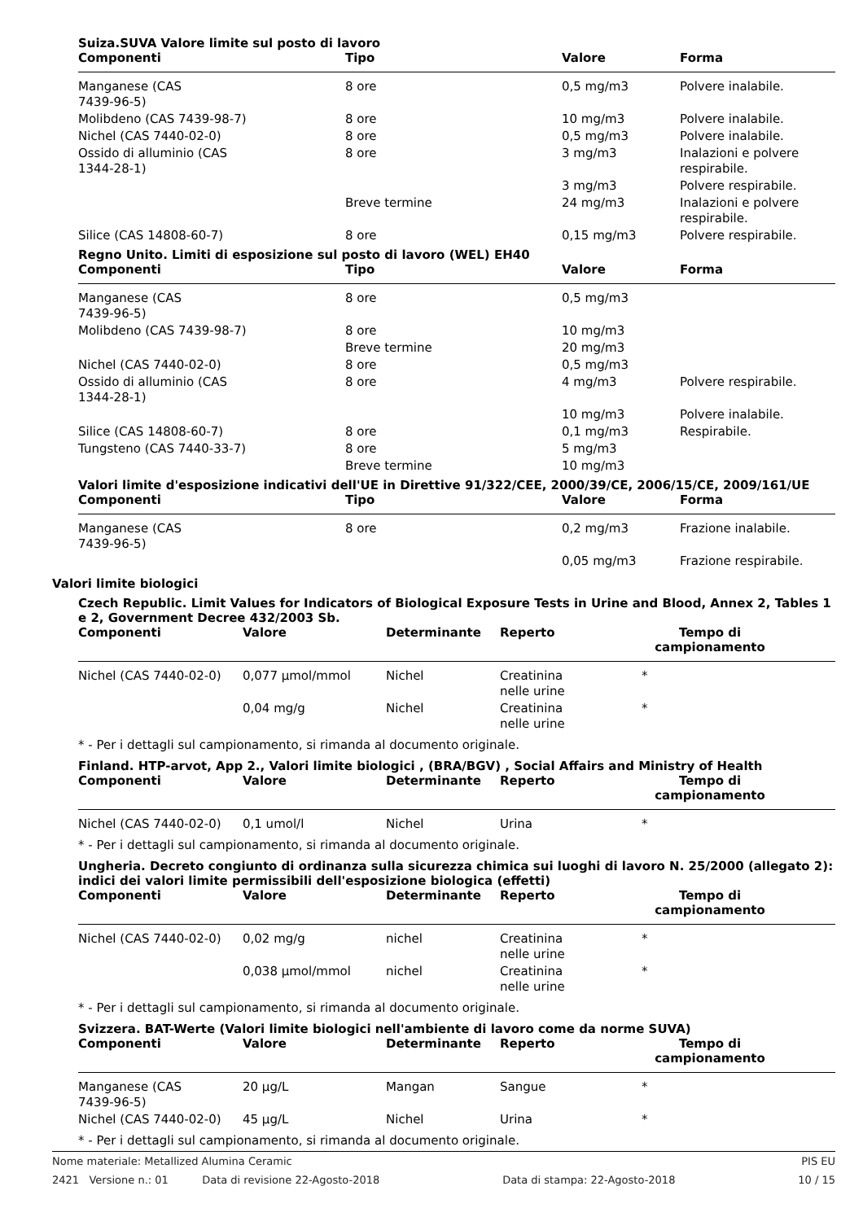Suiza.SUVA Valore limite sul posto di lavoro
| Componenti | Tipo | Valore | Forma |
| --- | --- | --- | --- |
| Manganese (CAS 7439-96-5) | 8 ore | 0,5 mg/m3 | Polvere inalabile. |
| Molibdeno (CAS 7439-98-7) | 8 ore | 10 mg/m3 | Polvere inalabile. |
| Nichel (CAS 7440-02-0) | 8 ore | 0,5 mg/m3 | Polvere inalabile. |
| Ossido di alluminio (CAS 1344-28-1) | 8 ore | 3 mg/m3 | Inalazioni e polvere respirabile. |
| | | 3 mg/m3 | Polvere respirabile. |
| | Breve termine | 24 mg/m3 | Inalazioni e polvere respirabile. |
| Silice (CAS 14808-60-7) | 8 ore | 0,15 mg/m3 | Polvere respirabile. |
Regno Unito. Limiti di esposizione sul posto di lavoro (WEL) EH40
| Componenti | Tipo | Valore | Forma |
| --- | --- | --- | --- |
| Manganese (CAS 7439-96-5) | 8 ore | 0,5 mg/m3 | |
| Molibdeno (CAS 7439-98-7) | 8 ore | 10 mg/m3 | |
| | Breve termine | 20 mg/m3 | |
| Nichel (CAS 7440-02-0) | 8 ore | 0,5 mg/m3 | |
| Ossido di alluminio (CAS 1344-28-1) | 8 ore | 4 mg/m3 | Polvere respirabile. |
| | | 10 mg/m3 | Polvere inalabile. |
| Silice (CAS 14808-60-7) | 8 ore | 0,1 mg/m3 | Respirabile. |
| Tungsteno (CAS 7440-33-7) | 8 ore | 5 mg/m3 | |
| | Breve termine | 10 mg/m3 | |
Valori limite d'esposizione indicativi dell'UE in Direttive 91/322/CEE, 2000/39/CE, 2006/15/CE, 2009/161/UE
| Componenti | Tipo | Valore | Forma |
| --- | --- | --- | --- |
| Manganese (CAS 7439-96-5) | 8 ore | 0,2 mg/m3 | Frazione inalabile. |
| | | 0,05 mg/m3 | Frazione respirabile. |
Valori limite biologici
Czech Republic. Limit Values for Indicators of Biological Exposure Tests in Urine and Blood, Annex 2, Tables 1 e 2, Government Decree 432/2003 Sb.
| Componenti | Valore | Determinante | Reperto | Tempo di campionamento |
| --- | --- | --- | --- | --- |
| Nichel (CAS 7440-02-0) | 0,077 µmol/mmol | Nichel | Creatinina nelle urine | * |
| | 0,04 mg/g | Nichel | Creatinina nelle urine | * |
* - Per i dettagli sul campionamento, si rimanda al documento originale.
Finland. HTP-arvot, App 2., Valori limite biologici , (BRA/BGV) , Social Affairs and Ministry of Health
| Componenti | Valore | Determinante | Reperto | Tempo di campionamento |
| --- | --- | --- | --- | --- |
| Nichel (CAS 7440-02-0) | 0,1 umol/l | Nichel | Urina | * |
* - Per i dettagli sul campionamento, si rimanda al documento originale.
Ungheria. Decreto congiunto di ordinanza sulla sicurezza chimica sui luoghi di lavoro N. 25/2000 (allegato 2): indici dei valori limite permissibili dell'esposizione biologica (effetti)
| Componenti | Valore | Determinante | Reperto | Tempo di campionamento |
| --- | --- | --- | --- | --- |
| Nichel (CAS 7440-02-0) | 0,02 mg/g | nichel | Creatinina nelle urine | * |
| | 0,038 µmol/mmol | nichel | Creatinina nelle urine | * |
* - Per i dettagli sul campionamento, si rimanda al documento originale.
Svizzera. BAT-Werte (Valori limite biologici nell'ambiente di lavoro come da norme SUVA)
| Componenti | Valore | Determinante | Reperto | Tempo di campionamento |
| --- | --- | --- | --- | --- |
| Manganese (CAS 7439-96-5) | 20 µg/L | Mangan | Sangue | * |
| Nichel (CAS 7440-02-0) | 45 µg/L | Nichel | Urina | * |
* - Per i dettagli sul campionamento, si rimanda al documento originale.
Nome materiale: Metallized Alumina Ceramic PIS EU
2421 Versione n.: 01 Data di revisione 22-Agosto-2018 Data di stampa: 22-Agosto-2018 10 / 15